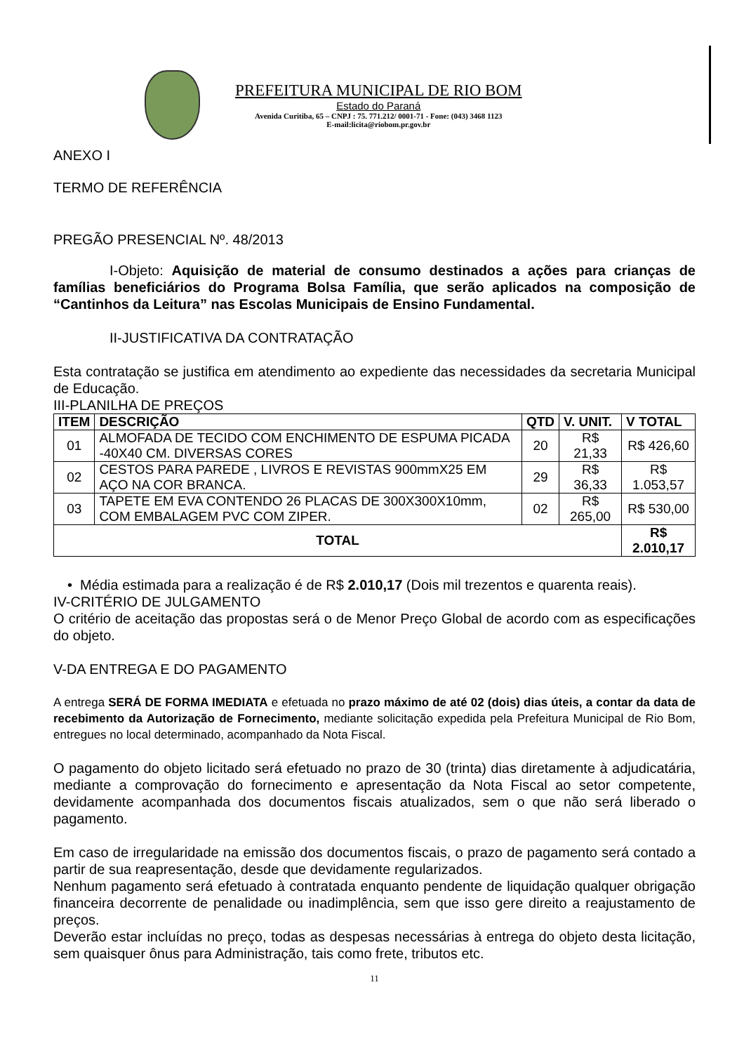PREFEITURA MUNICIPAL DE RIO BOM
Estado do Paraná
Avenida Curitiba, 65 – CNPJ : 75. 771.212/ 0001-71 - Fone: (043) 3468 1123
E-mail:licita@riobom.pr.gov.br
ANEXO I
TERMO DE REFERÊNCIA
PREGÃO PRESENCIAL Nº. 48/2013
I-Objeto: Aquisição de material de consumo destinados a ações para crianças de famílias beneficiários do Programa Bolsa Família, que serão aplicados na composição de “Cantinhos da Leitura” nas Escolas Municipais de Ensino Fundamental.
II-JUSTIFICATIVA DA CONTRATAÇÃO
Esta contratação se justifica em atendimento ao expediente das necessidades da secretaria Municipal de Educação.
III-PLANILHA DE PREÇOS
| ITEM | DESCRIÇÃO | QTD | V. UNIT. | V TOTAL |
| --- | --- | --- | --- | --- |
| 01 | ALMOFADA DE TECIDO COM ENCHIMENTO DE ESPUMA PICADA -40X40 CM. DIVERSAS CORES | 20 | R$ 21,33 | R$ 426,60 |
| 02 | CESTOS PARA PAREDE , LIVROS E REVISTAS 900mmX25 EM AÇO NA COR BRANCA. | 29 | R$ 36,33 | R$ 1.053,57 |
| 03 | TAPETE EM EVA CONTENDO 26 PLACAS DE 300X300X10mm, COM EMBALAGEM PVC COM ZIPER. | 02 | R$ 265,00 | R$ 530,00 |
| TOTAL | | | | R$ 2.010,17 |
• Média estimada para a realização é de R$ 2.010,17 (Dois mil trezentos e quarenta reais).
IV-CRITÉRIO DE JULGAMENTO
O critério de aceitação das propostas será o de Menor Preço Global de acordo com as especificações do objeto.
V-DA ENTREGA E DO PAGAMENTO
A entrega SERÁ DE FORMA IMEDIATA e efetuada no prazo máximo de até 02 (dois) dias úteis, a contar da data de recebimento da Autorização de Fornecimento, mediante solicitação expedida pela Prefeitura Municipal de Rio Bom, entregues no local determinado, acompanhado da Nota Fiscal.
O pagamento do objeto licitado será efetuado no prazo de 30 (trinta) dias diretamente à adjudicatária, mediante a comprovação do fornecimento e apresentação da Nota Fiscal ao setor competente, devidamente acompanhada dos documentos fiscais atualizados, sem o que não será liberado o pagamento.
Em caso de irregularidade na emissão dos documentos fiscais, o prazo de pagamento será contado a partir de sua reapresentação, desde que devidamente regularizados.
Nenhum pagamento será efetuado à contratada enquanto pendente de liquidação qualquer obrigação financeira decorrente de penalidade ou inadimplência, sem que isso gere direito a reajustamento de preços.
Deverão estar incluídas no preço, todas as despesas necessárias à entrega do objeto desta licitação, sem quaisquer ônus para Administração, tais como frete, tributos etc.
11